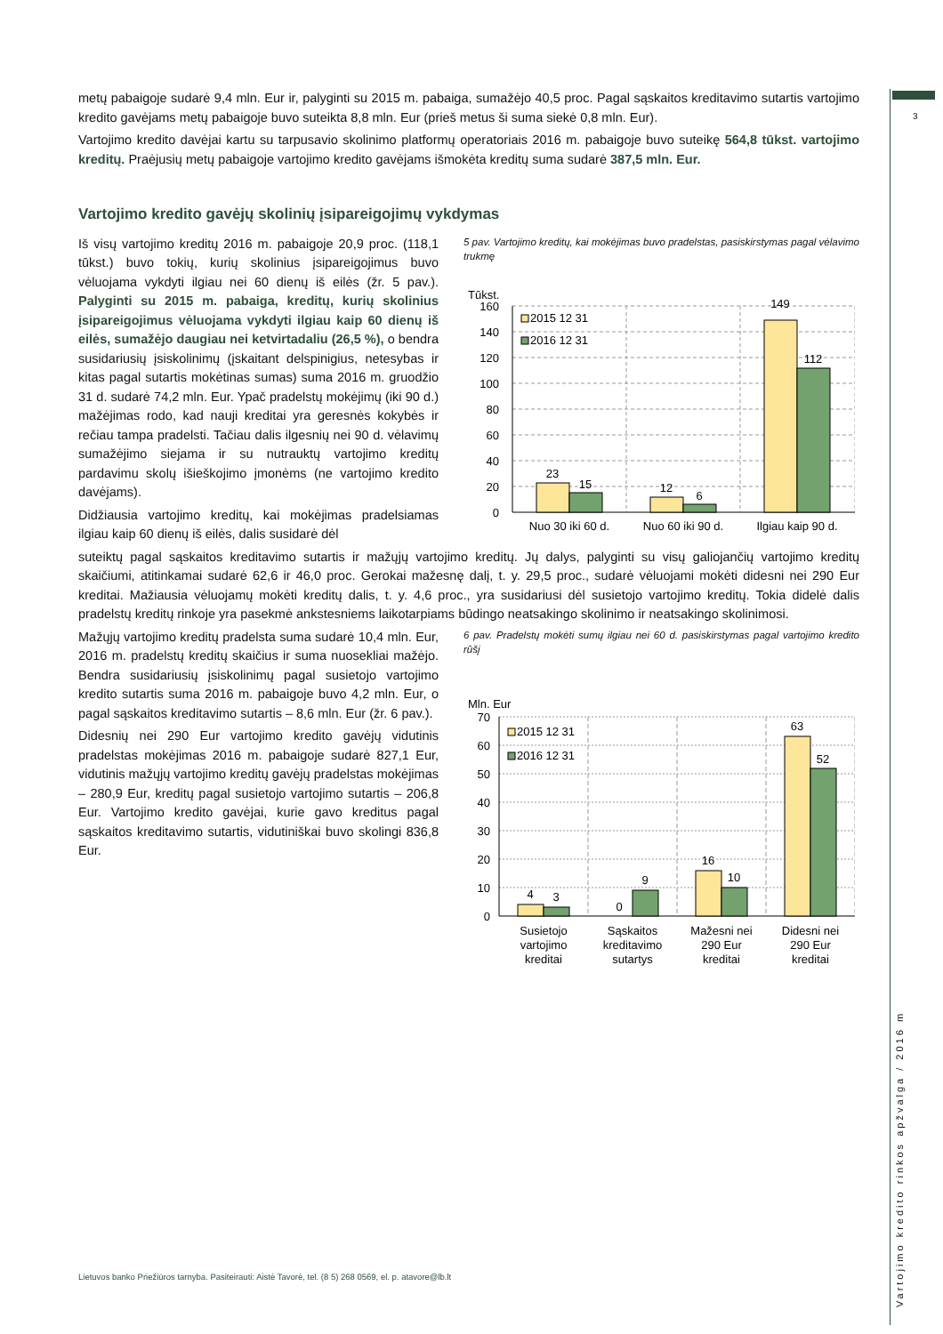metų pabaigoje sudarė 9,4 mln. Eur ir, palyginti su 2015 m. pabaiga, sumažėjo 40,5 proc. Pagal sąskaitos kreditavimo sutartis vartojimo kredito gavėjams metų pabaigoje buvo suteikta 8,8 mln. Eur (prieš metus ši suma siekė 0,8 mln. Eur).
Vartojimo kredito davėjai kartu su tarpusavio skolinimo platformų operatoriais 2016 m. pabaigoje buvo suteikę 564,8 tūkst. vartojimo kreditų. Praėjusių metų pabaigoje vartojimo kredito gavėjams išmokėta kreditų suma sudarė 387,5 mln. Eur.
Vartojimo kredito gavėjų skolinių įsipareigojimų vykdymas
Iš visų vartojimo kreditų 2016 m. pabaigoje 20,9 proc. (118,1 tūkst.) buvo tokių, kurių skolinius įsipareigojimus buvo vėluojama vykdyti ilgiau nei 60 dienų iš eilės (žr. 5 pav.). Palyginti su 2015 m. pabaiga, kreditų, kurių skolinius įsipareigojimus vėluojama vykdyti ilgiau kaip 60 dienų iš eilės, sumažėjo daugiau nei ketvirtadaliu (26,5 %), o bendra susidariusių įsiskolinimų (įskaitant delspinigius, netesybas ir kitas pagal sutartis mokėtinas sumas) suma 2016 m. gruodžio 31 d. sudarė 74,2 mln. Eur. Ypač pradelstų mokėjimų (iki 90 d.) mažėjimas rodo, kad nauji kreditai yra geresnės kokybės ir rečiau tampa pradelsti. Tačiau dalis ilgesnių nei 90 d. vėlavimų sumažėjimo siejama ir su nutrauktų vartojimo kreditų pardavimu skolų išieškojimo įmonėms (ne vartojimo kredito davėjams).
Didžiausia vartojimo kreditų, kai mokėjimas pradelsiamas ilgiau kaip 60 dienų iš eilės, dalis susidarė dėl
5 pav. Vartojimo kreditų, kai mokėjimas buvo pradelstas, pasiskirstymas pagal vėlavimo trukmę
Tūkst.
160
140
120
100
80
60
40
20
0
2015 12 31
2016 12 31
23
15
12
6
149
112
Nuo 30 iki 60 d.
Nuo 60 iki 90 d.
Ilgiau kaip 90 d.
suteiktų pagal sąskaitos kreditavimo sutartis ir mažųjų vartojimo kreditų. Jų dalys, palyginti su visų galiojančių vartojimo kreditų skaičiumi, atitinkamai sudarė 62,6 ir 46,0 proc. Gerokai mažesnę dalį, t. y. 29,5 proc., sudarė vėluojami mokėti didesni nei 290 Eur kreditai. Mažiausia vėluojamų mokėti kreditų dalis, t. y. 4,6 proc., yra susidariusi dėl susietojo vartojimo kreditų. Tokia didelė dalis pradelstų kreditų rinkoje yra pasekmė ankstesniems laikotarpiams būdingo neatsakingo skolinimo ir neatsakingo skolinimosi.
Mažųjų vartojimo kreditų pradelsta suma sudarė 10,4 mln. Eur, 2016 m. pradelstų kreditų skaičius ir suma nuosekliai mažėjo. Bendra susidariusių įsiskolinimų pagal susietojo vartojimo kredito sutartis suma 2016 m. pabaigoje buvo 4,2 mln. Eur, o pagal sąskaitos kreditavimo sutartis – 8,6 mln. Eur (žr. 6 pav.).
Didesnių nei 290 Eur vartojimo kredito gavėjų vidutinis pradelstas mokėjimas 2016 m. pabaigoje sudarė 827,1 Eur, vidutinis mažųjų vartojimo kreditų gavėjų pradelstas mokėjimas – 280,9 Eur, kreditų pagal susietojo vartojimo sutartis – 206,8 Eur. Vartojimo kredito gavėjai, kurie gavo kreditus pagal sąskaitos kreditavimo sutartis, vidutiniškai buvo skolingi 836,8 Eur.
6 pav. Pradelstų mokėti sumų ilgiau nei 60 d. pasiskirstymas pagal vartojimo kredito rūšį
Mln. Eur
70
60
50
40
30
20
10
0
2015 12 31
2016 12 31
4
3
0
9
16
10
63
52
Susietojo
vartojimo
kreditai
Sąskaitos
kreditavimo
sutartys
Mažesni nei
290 Eur
kreditai
Didesni nei
290 Eur
kreditai
3
Lietuvos banko Priežiūros tarnyba. Pasiteirauti: Aistė Tavorė, tel. (8 5) 268 0569, el. p. atavore@lb.lt
Vartojimo kredito rinkos apžvalga / 2016 m